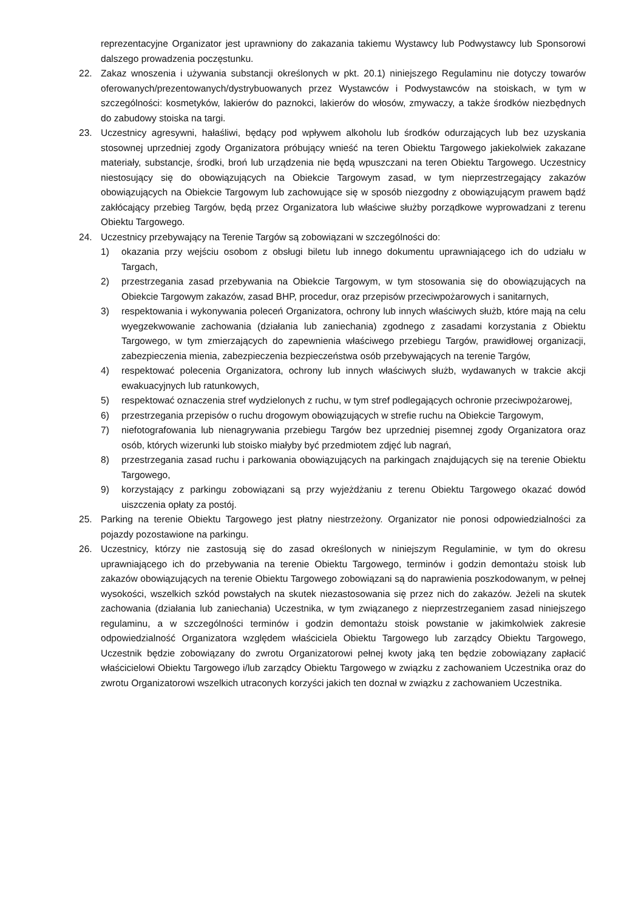reprezentacyjne Organizator jest uprawniony do zakazania takiemu Wystawcy lub Podwystawcy lub Sponsorowi dalszego prowadzenia poczęstunku.
22. Zakaz wnoszenia i używania substancji określonych w pkt. 20.1) niniejszego Regulaminu nie dotyczy towarów oferowanych/prezentowanych/dystrybuowanych przez Wystawców i Podwystawców na stoiskach, w tym w szczególności: kosmetyków, lakierów do paznokci, lakierów do włosów, zmywaczy, a także środków niezbędnych do zabudowy stoiska na targi.
23. Uczestnicy agresywni, hałaśliwi, będący pod wpływem alkoholu lub środków odurzających lub bez uzyskania stosownej uprzedniej zgody Organizatora próbujący wnieść na teren Obiektu Targowego jakiekolwiek zakazane materiały, substancje, środki, broń lub urządzenia nie będą wpuszczani na teren Obiektu Targowego. Uczestnicy niestosujący się do obowiązujących na Obiekcie Targowym zasad, w tym nieprzestrzegający zakazów obowiązujących na Obiekcie Targowym lub zachowujące się w sposób niezgodny z obowiązującym prawem bądź zakłócający przebieg Targów, będą przez Organizatora lub właściwe służby porządkowe wyprowadzani z terenu Obiektu Targowego.
24. Uczestnicy przebywający na Terenie Targów są zobowiązani w szczególności do:
1) okazania przy wejściu osobom z obsługi biletu lub innego dokumentu uprawniającego ich do udziału w Targach,
2) przestrzegania zasad przebywania na Obiekcie Targowym, w tym stosowania się do obowiązujących na Obiekcie Targowym zakazów, zasad BHP, procedur, oraz przepisów przeciwpożarowych i sanitarnych,
3) respektowania i wykonywania poleceń Organizatora, ochrony lub innych właściwych służb, które mają na celu wyegzekwowanie zachowania (działania lub zaniechania) zgodnego z zasadami korzystania z Obiektu Targowego, w tym zmierzających do zapewnienia właściwego przebiegu Targów, prawidłowej organizacji, zabezpieczenia mienia, zabezpieczenia bezpieczeństwa osób przebywających na terenie Targów,
4) respektować polecenia Organizatora, ochrony lub innych właściwych służb, wydawanych w trakcie akcji ewakuacyjnych lub ratunkowych,
5) respektować oznaczenia stref wydzielonych z ruchu, w tym stref podlegających ochronie przeciwpożarowej,
6) przestrzegania przepisów o ruchu drogowym obowiązujących w strefie ruchu na Obiekcie Targowym,
7) niefotografowania lub nienagrywania przebiegu Targów bez uprzedniej pisemnej zgody Organizatora oraz osób, których wizerunki lub stoisko miałyby być przedmiotem zdjęć lub nagrań,
8) przestrzegania zasad ruchu i parkowania obowiązujących na parkingach znajdujących się na terenie Obiektu Targowego,
9) korzystający z parkingu zobowiązani są przy wyjeżdżaniu z terenu Obiektu Targowego okazać dowód uiszczenia opłaty za postój.
25. Parking na terenie Obiektu Targowego jest płatny niestrzeżony. Organizator nie ponosi odpowiedzialności za pojazdy pozostawione na parkingu.
26. Uczestnicy, którzy nie zastosują się do zasad określonych w niniejszym Regulaminie, w tym do okresu uprawniającego ich do przebywania na terenie Obiektu Targowego, terminów i godzin demontażu stoisk lub zakazów obowiązujących na terenie Obiektu Targowego zobowiązani są do naprawienia poszkodowanym, w pełnej wysokości, wszelkich szkód powstałych na skutek niezastosowania się przez nich do zakazów. Jeżeli na skutek zachowania (działania lub zaniechania) Uczestnika, w tym związanego z nieprzestrzeganiem zasad niniejszego regulaminu, a w szczególności terminów i godzin demontażu stoisk powstanie w jakimkolwiek zakresie odpowiedzialność Organizatora względem właściciela Obiektu Targowego lub zarządcy Obiektu Targowego, Uczestnik będzie zobowiązany do zwrotu Organizatorowi pełnej kwoty jaką ten będzie zobowiązany zapłacić właścicielowi Obiektu Targowego i/lub zarządcy Obiektu Targowego w związku z zachowaniem Uczestnika oraz do zwrotu Organizatorowi wszelkich utraconych korzyści jakich ten doznał w związku z zachowaniem Uczestnika.